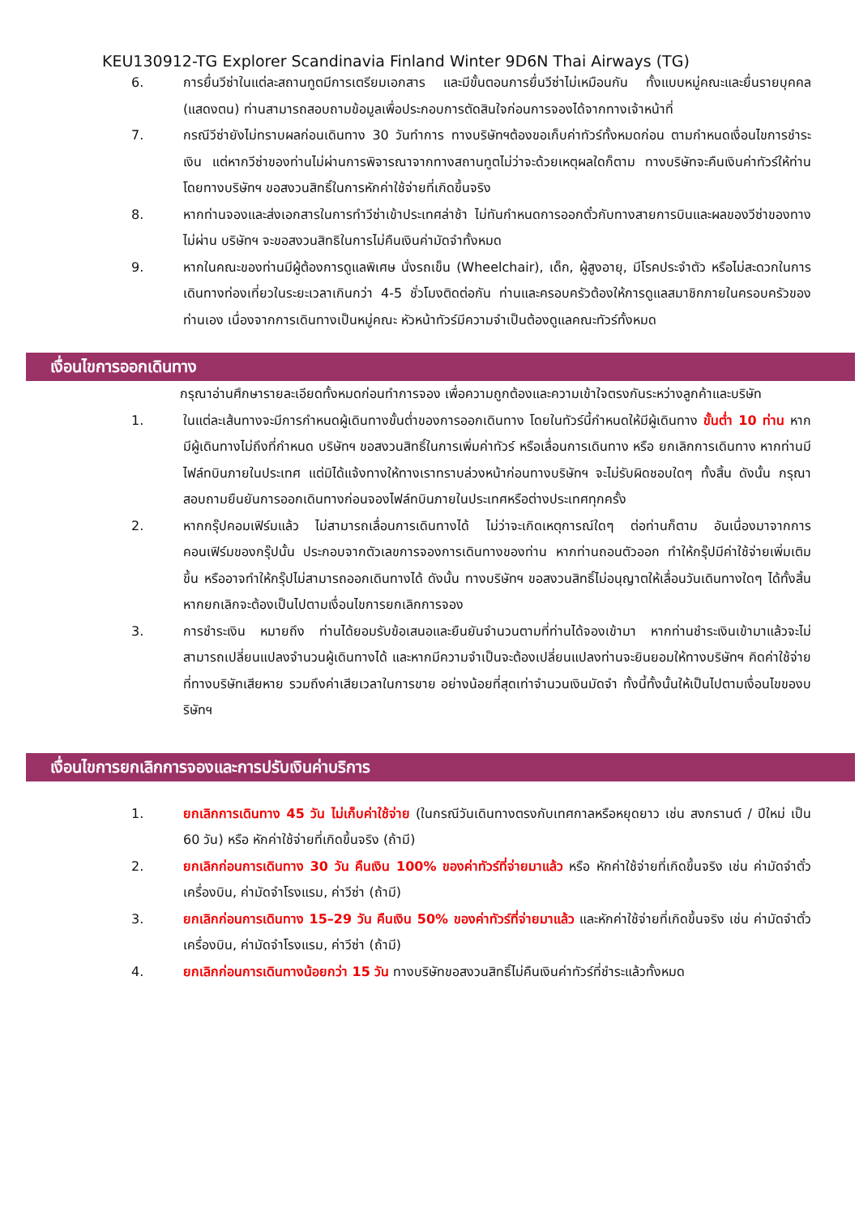KEU130912-TG Explorer Scandinavia Finland Winter 9D6N Thai Airways (TG)
6. การยื่นวีซ่าในแต่ละสถานทูตมีการเตรียมเอกสาร และมีขั้นตอนการยื่นวีซ่าไม่เหมือนกัน ทั้งแบบหมู่คณะและยื่นรายบุคคล (แสดงตน) ท่านสามารถสอบถามข้อมูลเพื่อประกอบการตัดสินใจก่อนการจองได้จากทางเจ้าหน้าที่
7. กรณีวีซ่ายังไม่ทราบผลก่อนเดินทาง 30 วันทำการ ทางบริษัทฯต้องขอเก็บค่าทัวร์ทั้งหมดก่อน ตามกำหนดเงื่อนไขการชำระเงิน แต่หากวีซ่าของท่านไม่ผ่านการพิจารณาจากทางสถานทูตไม่ว่าจะด้วยเหตุผลใดก็ตาม ทางบริษัทจะคืนเงินค่าทัวร์ให้ท่าน โดยทางบริษัทฯ ขอสงวนสิทธิ์ในการหักค่าใช้จ่ายที่เกิดขึ้นจริง
8. หากท่านจองและส่งเอกสารในการทำวีซ่าเข้าประเทศล่าช้า ไม่ทันกำหนดการออกตั๋วกับทางสายการบินและผลของวีซ่าของทางไม่ผ่าน บริษัทฯ จะขอสงวนสิทธิในการไม่คืนเงินค่ามัดจำทั้งหมด
9. หากในคณะของท่านมีผู้ต้องการดูแลพิเศษ นั่งรถเข็น (Wheelchair), เด็ก, ผู้สูงอายุ, มีโรคประจำตัว หรือไม่สะดวกในการเดินทางท่องเที่ยวในระยะเวลาเกินกว่า 4-5 ชั่วโมงติดต่อกัน ท่านและครอบครัวต้องให้การดูแลสมาชิกภายในครอบครัวของท่านเอง เนื่องจากการเดินทางเป็นหมู่คณะ หัวหน้าทัวร์มีความจำเป็นต้องดูแลคณะทัวร์ทั้งหมด
เงื่อนไขการออกเดินทาง
กรุณาอ่านศึกษารายละเอียดทั้งหมดก่อนทำการจอง เพื่อความถูกต้องและความเข้าใจตรงกันระหว่างลูกค้าและบริษัท
1. ในแต่ละเส้นทางจะมีการกำหนดผู้เดินทางขั้นต่ำของการออกเดินทาง โดยในทัวร์นี้กำหนดให้มีผู้เดินทาง ขั้นต่ำ 10 ท่าน หากมีผู้เดินทางไม่ถึงที่กำหนด บริษัทฯ ขอสงวนสิทธิ์ในการเพิ่มค่าทัวร์ หรือเลื่อนการเดินทาง หรือ ยกเลิกการเดินทาง หากท่านมีไฟล์ทบินภายในประเทศ แต่มิได้แจ้งทางให้ทางเราทราบล่วงหน้าก่อนทางบริษัทฯ จะไม่รับผิดชอบใดๆ ทั้งสิ้น ดังนั้น กรุณาสอบถามยืนยันการออกเดินทางก่อนจองไฟล์ทบินภายในประเทศหรือต่างประเทศทุกครั้ง
2. หากกรุ๊ปคอมเฟิร์มแล้ว ไม่สามารถเลื่อนการเดินทางได้ ไม่ว่าจะเกิดเหตุการณ์ใดๆ ต่อท่านก็ตาม อันเนื่องมาจากการคอนเฟิร์มของกรุ๊ปนั้น ประกอบจากตัวเลขการจองการเดินทางของท่าน หากท่านถอนตัวออก ทำให้กรุ๊ปมีค่าใช้จ่ายเพิ่มเติมขึ้น หรืออาจทำให้กรุ๊ปไม่สามารถออกเดินทางได้ ดังนั้น ทางบริษัทฯ ขอสงวนสิทธิ์ไม่อนุญาตให้เลื่อนวันเดินทางใดๆ ได้ทั้งสิ้น หากยกเลิกจะต้องเป็นไปตามเงื่อนไขการยกเลิกการจอง
3. การชำระเงิน หมายถึง ท่านได้ยอมรับข้อเสนอและยืนยันจำนวนตามที่ท่านได้จองเข้ามา หากท่านชำระเงินเข้ามาแล้วจะไม่สามารถเปลี่ยนแปลงจำนวนผู้เดินทางได้ และหากมีความจำเป็นจะต้องเปลี่ยนแปลงท่านจะยินยอมให้ทางบริษัทฯ คิดค่าใช้จ่ายที่ทางบริษัทเสียหาย รวมถึงค่าเสียเวลาในการขาย อย่างน้อยที่สุดเท่าจำนวนเงินมัดจำ ทั้งนี้ทั้งนั้นให้เป็นไปตามเงื่อนไขของบริษัทฯ
เงื่อนไขการยกเลิกการจองและการปรับเงินค่าบริการ
1. ยกเลิกการเดินทาง 45 วัน ไม่เก็บค่าใช้จ่าย (ในกรณีวันเดินทางตรงกับเทศกาลหรือหยุดยาว เช่น สงกรานต์ / ปีใหม่ เป็น 60 วัน) หรือ หักค่าใช้จ่ายที่เกิดขึ้นจริง (ถ้ามี)
2. ยกเลิกก่อนการเดินทาง 30 วัน คืนเงิน 100% ของค่าทัวร์ที่จ่ายมาแล้ว หรือ หักค่าใช้จ่ายที่เกิดขึ้นจริง เช่น ค่ามัดจำตั๋วเครื่องบิน, ค่ามัดจำโรงแรม, ค่าวีซ่า (ถ้ามี)
3. ยกเลิกก่อนการเดินทาง 15–29 วัน คืนเงิน 50% ของค่าทัวร์ที่จ่ายมาแล้ว และหักค่าใช้จ่ายที่เกิดขึ้นจริง เช่น ค่ามัดจำตั๋วเครื่องบิน, ค่ามัดจำโรงแรม, ค่าวีซ่า (ถ้ามี)
4. ยกเลิกก่อนการเดินทางน้อยกว่า 15 วัน ทางบริษัทขอสงวนสิทธิ์ไม่คืนเงินค่าทัวร์ที่ชำระแล้วทั้งหมด